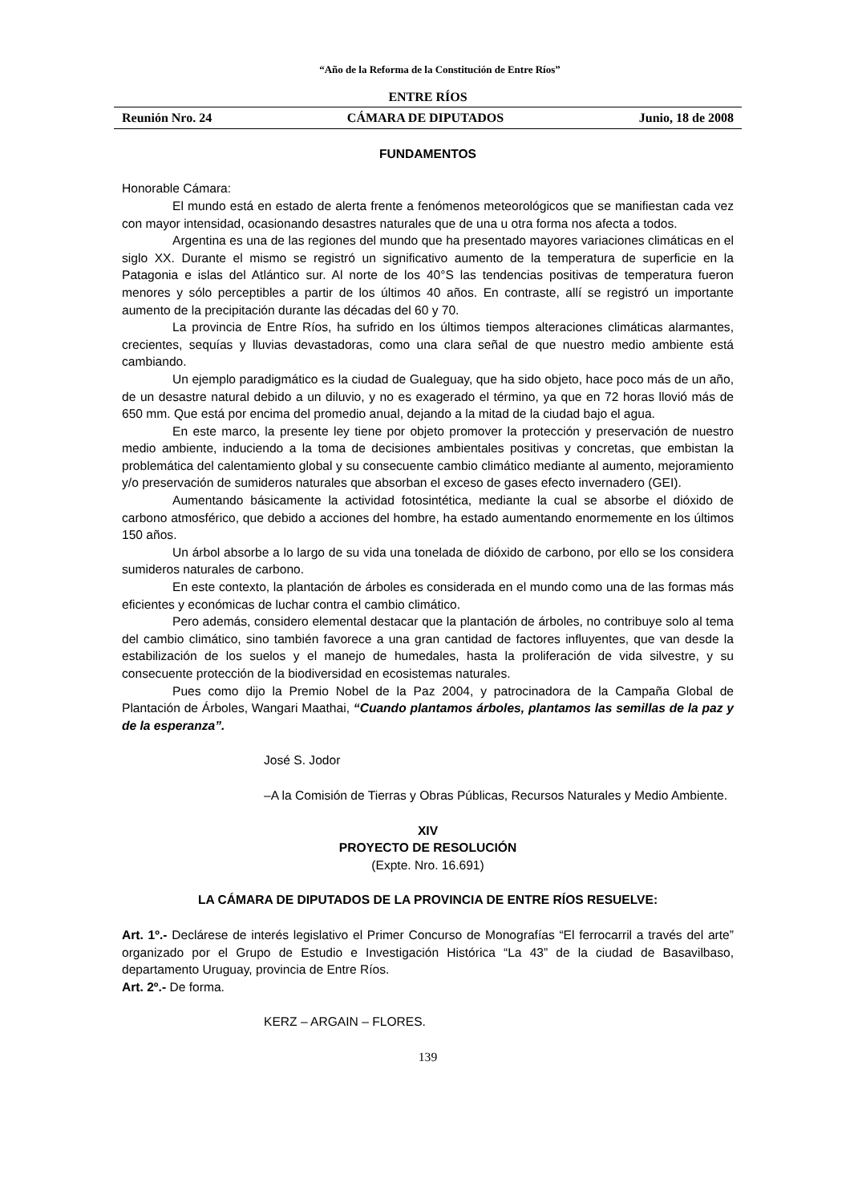“Año de la Reforma de la Constitución de Entre Ríos”
ENTRE RÍOS
Reunión Nro. 24 CÁMARA DE DIPUTADOS Junio, 18 de 2008
FUNDAMENTOS
Honorable Cámara:
El mundo está en estado de alerta frente a fenómenos meteorológicos que se manifiestan cada vez con mayor intensidad, ocasionando desastres naturales que de una u otra forma nos afecta a todos.
Argentina es una de las regiones del mundo que ha presentado mayores variaciones climáticas en el siglo XX. Durante el mismo se registró un significativo aumento de la temperatura de superficie en la Patagonia e islas del Atlántico sur. Al norte de los 40°S las tendencias positivas de temperatura fueron menores y sólo perceptibles a partir de los últimos 40 años. En contraste, allí se registró un importante aumento de la precipitación durante las décadas del 60 y 70.
La provincia de Entre Ríos, ha sufrido en los últimos tiempos alteraciones climáticas alarmantes, crecientes, sequías y lluvias devastadoras, como una clara señal de que nuestro medio ambiente está cambiando.
Un ejemplo paradigmático es la ciudad de Gualeguay, que ha sido objeto, hace poco más de un año, de un desastre natural debido a un diluvio, y no es exagerado el término, ya que en 72 horas llovió más de 650 mm. Que está por encima del promedio anual, dejando a la mitad de la ciudad bajo el agua.
En este marco, la presente ley tiene por objeto promover la protección y preservación de nuestro medio ambiente, induciendo a la toma de decisiones ambientales positivas y concretas, que embistan la problemática del calentamiento global y su consecuente cambio climático mediante al aumento, mejoramiento y/o preservación de sumideros naturales que absorban el exceso de gases efecto invernadero (GEI).
Aumentando básicamente la actividad fotosintética, mediante la cual se absorbe el dióxido de carbono atmosférico, que debido a acciones del hombre, ha estado aumentando enormemente en los últimos 150 años.
Un árbol absorbe a lo largo de su vida una tonelada de dióxido de carbono, por ello se los considera sumideros naturales de carbono.
En este contexto, la plantación de árboles es considerada en el mundo como una de las formas más eficientes y económicas de luchar contra el cambio climático.
Pero además, considero elemental destacar que la plantación de árboles, no contribuye solo al tema del cambio climático, sino también favorece a una gran cantidad de factores influyentes, que van desde la estabilización de los suelos y el manejo de humedales, hasta la proliferación de vida silvestre, y su consecuente protección de la biodiversidad en ecosistemas naturales.
Pues como dijo la Premio Nobel de la Paz 2004, y patrocinadora de la Campaña Global de Plantación de Árboles, Wangari Maathai, “Cuando plantamos árboles, plantamos las semillas de la paz y de la esperanza”.
José S. Jodor
–A la Comisión de Tierras y Obras Públicas, Recursos Naturales y Medio Ambiente.
XIV
PROYECTO DE RESOLUCIÓN
(Expte. Nro. 16.691)
LA CÁMARA DE DIPUTADOS DE LA PROVINCIA DE ENTRE RÍOS RESUELVE:
Art. 1º.- Declárese de interés legislativo el Primer Concurso de Monografías “El ferrocarril a través del arte” organizado por el Grupo de Estudio e Investigación Histórica “La 43” de la ciudad de Basavilbaso, departamento Uruguay, provincia de Entre Ríos.
Art. 2º.- De forma.
KERZ – ARGAIN – FLORES.
139